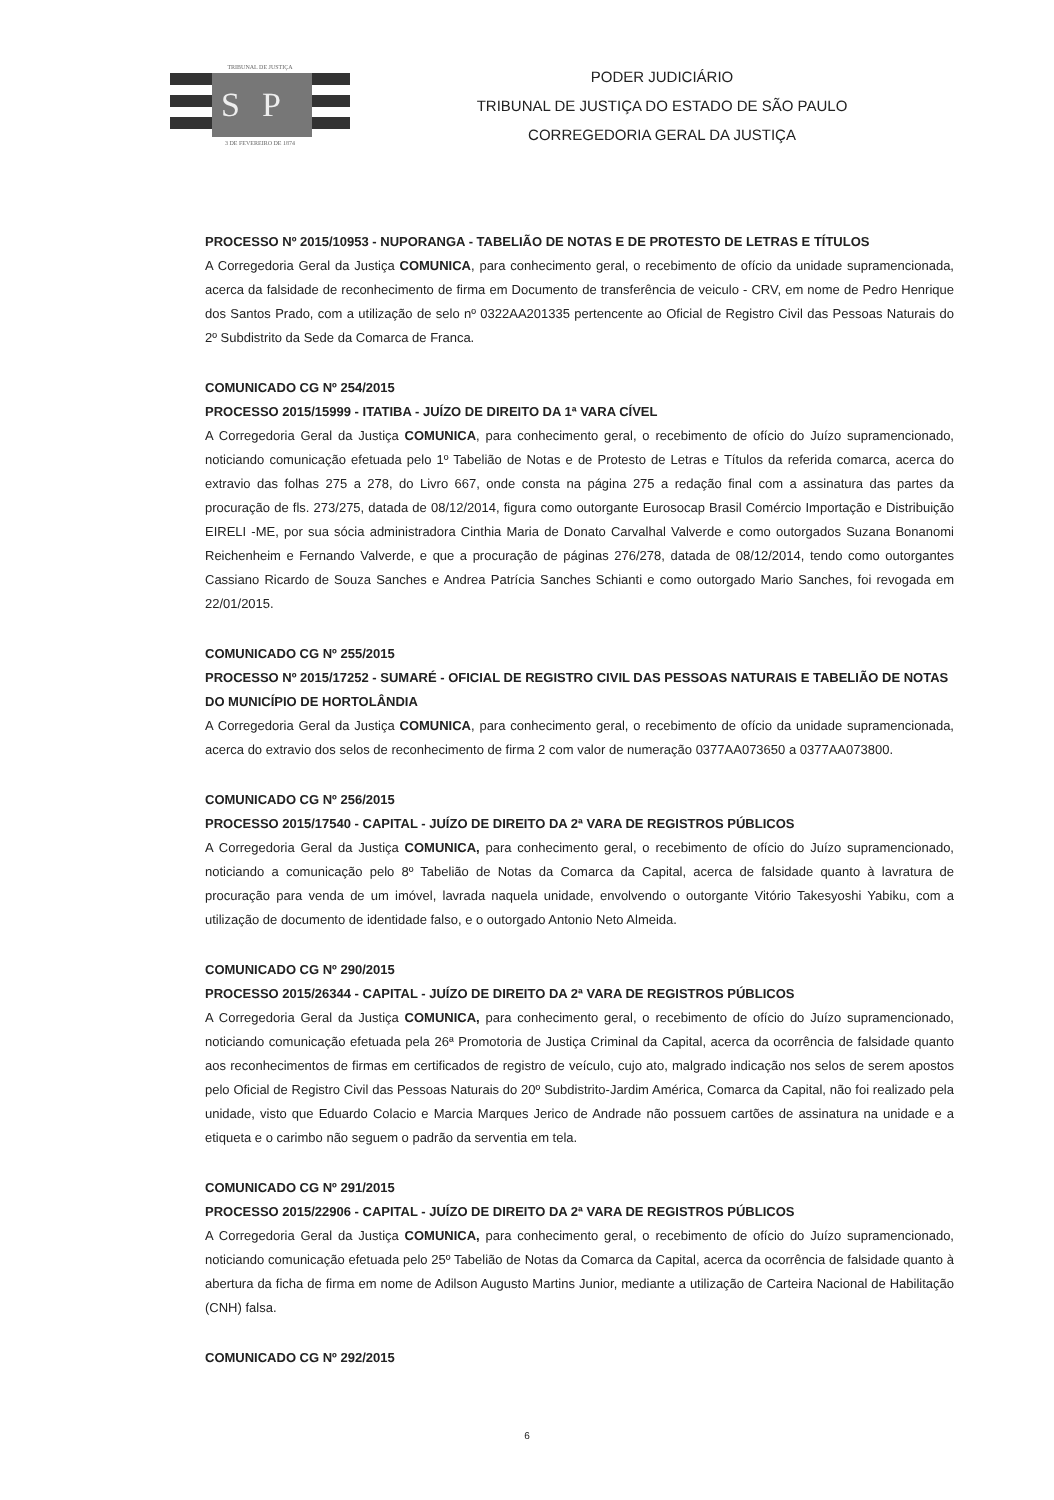TRIBUNAL DE JUSTIÇA
SP
3 DE FEVEREIRO DE 1874
PODER JUDICIÁRIO
TRIBUNAL DE JUSTIÇA DO ESTADO DE SÃO PAULO
CORREGEDORIA GERAL DA JUSTIÇA
PROCESSO Nº 2015/10953 - NUPORANGA - TABELIÃO DE NOTAS E DE PROTESTO DE LETRAS E TÍTULOS
A Corregedoria Geral da Justiça COMUNICA, para conhecimento geral, o recebimento de ofício da unidade supramencionada, acerca da falsidade de reconhecimento de firma em Documento de transferência de veiculo - CRV, em nome de Pedro Henrique dos Santos Prado, com a utilização de selo nº 0322AA201335 pertencente ao Oficial de Registro Civil das Pessoas Naturais do 2º Subdistrito da Sede da Comarca de Franca.
COMUNICADO CG Nº 254/2015
PROCESSO 2015/15999 - ITATIBA - JUÍZO DE DIREITO DA 1ª VARA CÍVEL
A Corregedoria Geral da Justiça COMUNICA, para conhecimento geral, o recebimento de ofício do Juízo supramencionado, noticiando comunicação efetuada pelo 1º Tabelião de Notas e de Protesto de Letras e Títulos da referida comarca, acerca do extravio das folhas 275 a 278, do Livro 667, onde consta na página 275 a redação final com a assinatura das partes da procuração de fls. 273/275, datada de 08/12/2014, figura como outorgante Eurosocap Brasil Comércio Importação e Distribuição EIRELI -ME, por sua sócia administradora Cinthia Maria de Donato Carvalhal Valverde e como outorgados Suzana Bonanomi Reichenheim e Fernando Valverde, e que a procuração de páginas 276/278, datada de 08/12/2014, tendo como outorgantes Cassiano Ricardo de Souza Sanches e Andrea Patrícia Sanches Schianti e como outorgado Mario Sanches, foi revogada em 22/01/2015.
COMUNICADO CG Nº 255/2015
PROCESSO Nº 2015/17252 - SUMARÉ - OFICIAL DE REGISTRO CIVIL DAS PESSOAS NATURAIS E TABELIÃO DE NOTAS DO MUNICÍPIO DE HORTOLÂNDIA
A Corregedoria Geral da Justiça COMUNICA, para conhecimento geral, o recebimento de ofício da unidade supramencionada, acerca do extravio dos selos de reconhecimento de firma 2 com valor de numeração 0377AA073650 a 0377AA073800.
COMUNICADO CG Nº 256/2015
PROCESSO 2015/17540 - CAPITAL - JUÍZO DE DIREITO DA 2ª VARA DE REGISTROS PÚBLICOS
A Corregedoria Geral da Justiça COMUNICA, para conhecimento geral, o recebimento de ofício do Juízo supramencionado, noticiando a comunicação pelo 8º Tabelião de Notas da Comarca da Capital, acerca de falsidade quanto à lavratura de procuração para venda de um imóvel, lavrada naquela unidade, envolvendo o outorgante Vitório Takesyoshi Yabiku, com a utilização de documento de identidade falso, e o outorgado Antonio Neto Almeida.
COMUNICADO CG Nº 290/2015
PROCESSO 2015/26344 - CAPITAL - JUÍZO DE DIREITO DA 2ª VARA DE REGISTROS PÚBLICOS
A Corregedoria Geral da Justiça COMUNICA, para conhecimento geral, o recebimento de ofício do Juízo supramencionado, noticiando comunicação efetuada pela 26ª Promotoria de Justiça Criminal da Capital, acerca da ocorrência de falsidade quanto aos reconhecimentos de firmas em certificados de registro de veículo, cujo ato, malgrado indicação nos selos de serem apostos pelo Oficial de Registro Civil das Pessoas Naturais do 20º Subdistrito-Jardim América, Comarca da Capital, não foi realizado pela unidade, visto que Eduardo Colacio e Marcia Marques Jerico de Andrade não possuem cartões de assinatura na unidade e a etiqueta e o carimbo não seguem o padrão da serventia em tela.
COMUNICADO CG Nº 291/2015
PROCESSO 2015/22906 - CAPITAL - JUÍZO DE DIREITO DA 2ª VARA DE REGISTROS PÚBLICOS
A Corregedoria Geral da Justiça COMUNICA, para conhecimento geral, o recebimento de ofício do Juízo supramencionado, noticiando comunicação efetuada pelo 25º Tabelião de Notas da Comarca da Capital, acerca da ocorrência de falsidade quanto à abertura da ficha de firma em nome de Adilson Augusto Martins Junior, mediante a utilização de Carteira Nacional de Habilitação (CNH) falsa.
COMUNICADO CG Nº 292/2015
6